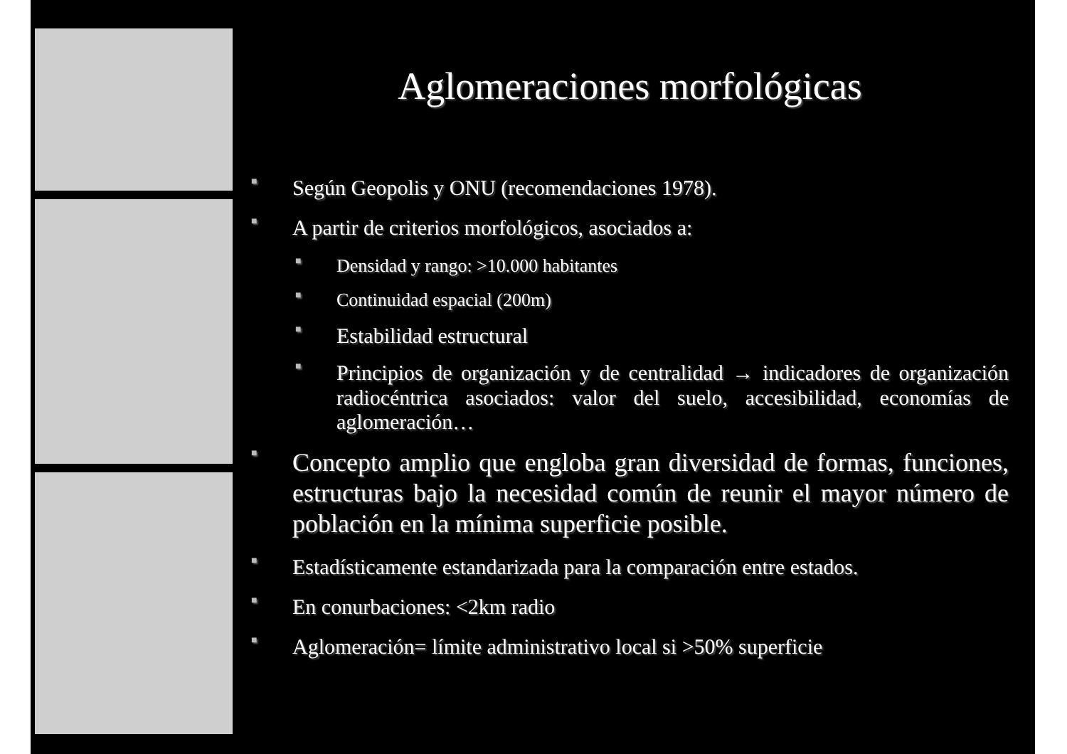Aglomeraciones morfológicas
■ Según Geopolis y ONU (recomendaciones 1978).
■ A partir de criterios morfológicos, asociados a:
■ Densidad y rango: >10.000 habitantes
■ Continuidad espacial (200m)
■ Estabilidad estructural
■ Principios de organización y de centralidad → indicadores de organización radiocéntrica asociados: valor del suelo, accesibilidad, economías de aglomeración…
■ Concepto amplio que engloba gran diversidad de formas, funciones, estructuras bajo la necesidad común de reunir el mayor número de población en la mínima superficie posible.
■ Estadísticamente estandarizada para la comparación entre estados.
■ En conurbaciones: <2km radio
■ Aglomeración= límite administrativo local si >50% superficie